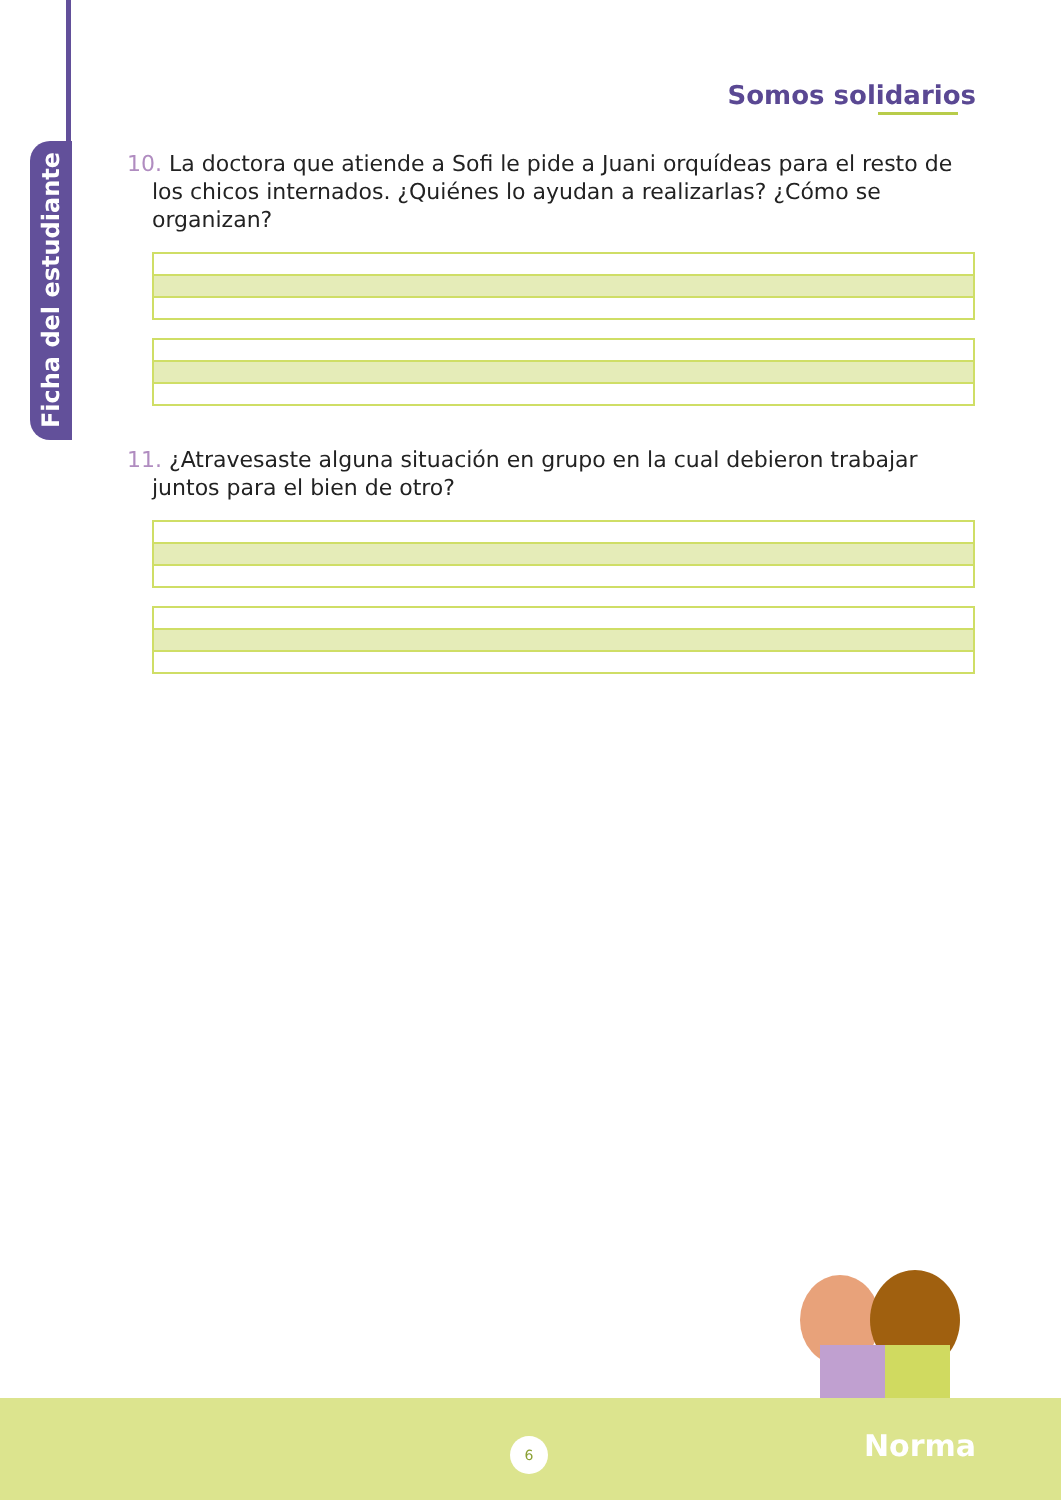Ficha del estudiante
Somos solidarios
10. La doctora que atiende a Sofi le pide a Juani orquídeas para el resto de los chicos internados. ¿Quiénes lo ayudan a realizarlas? ¿Cómo se organizan?
11. ¿Atravesaste alguna situación en grupo en la cual debieron trabajar juntos para el bien de otro?
6 Norma